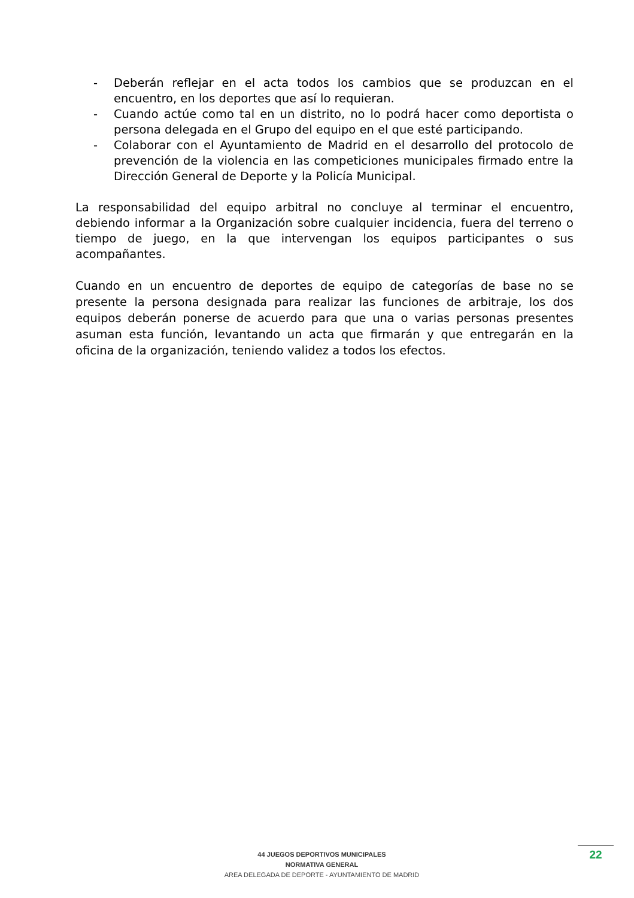- Deberán reflejar en el acta todos los cambios que se produzcan en el encuentro, en los deportes que así lo requieran.
- Cuando actúe como tal en un distrito, no lo podrá hacer como deportista o persona delegada en el Grupo del equipo en el que esté participando.
- Colaborar con el Ayuntamiento de Madrid en el desarrollo del protocolo de prevención de la violencia en las competiciones municipales firmado entre la Dirección General de Deporte y la Policía Municipal.
La responsabilidad del equipo arbitral no concluye al terminar el encuentro, debiendo informar a la Organización sobre cualquier incidencia, fuera del terreno o tiempo de juego, en la que intervengan los equipos participantes o sus acompañantes.
Cuando en un encuentro de deportes de equipo de categorías de base no se presente la persona designada para realizar las funciones de arbitraje, los dos equipos deberán ponerse de acuerdo para que una o varias personas presentes asuman esta función, levantando un acta que firmarán y que entregarán en la oficina de la organización, teniendo validez a todos los efectos.
44 JUEGOS DEPORTIVOS MUNICIPALES
NORMATIVA GENERAL
AREA DELEGADA DE DEPORTE - AYUNTAMIENTO DE MADRID
22